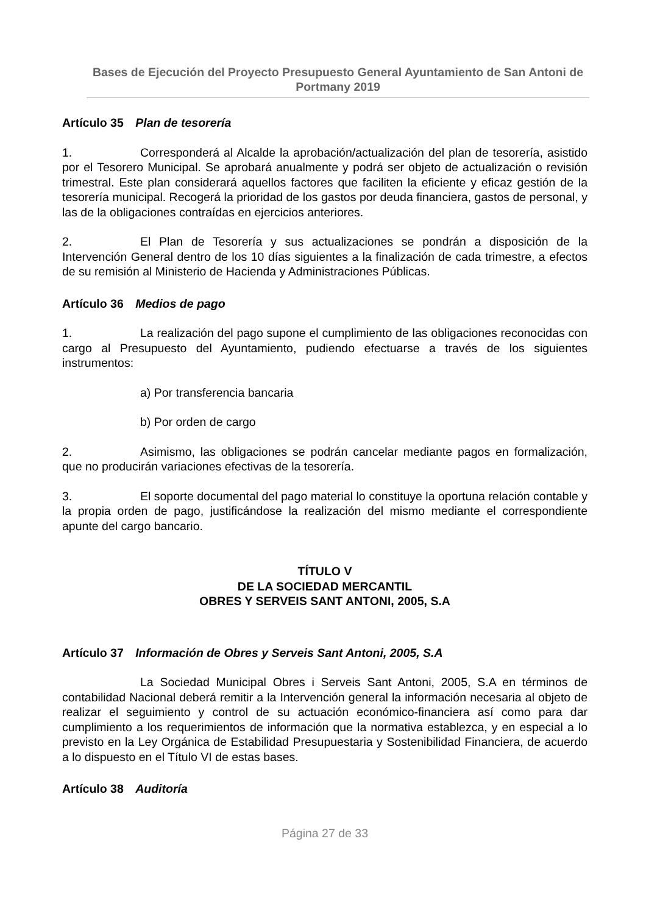Bases de Ejecución del Proyecto Presupuesto General Ayuntamiento de San Antoni de Portmany 2019
Artículo 35 Plan de tesorería
1. Corresponderá al Alcalde la aprobación/actualización del plan de tesorería, asistido por el Tesorero Municipal. Se aprobará anualmente y podrá ser objeto de actualización o revisión trimestral. Este plan considerará aquellos factores que faciliten la eficiente y eficaz gestión de la tesorería municipal. Recogerá la prioridad de los gastos por deuda financiera, gastos de personal, y las de la obligaciones contraídas en ejercicios anteriores.
2. El Plan de Tesorería y sus actualizaciones se pondrán a disposición de la Intervención General dentro de los 10 días siguientes a la finalización de cada trimestre, a efectos de su remisión al Ministerio de Hacienda y Administraciones Públicas.
Artículo 36 Medios de pago
1. La realización del pago supone el cumplimiento de las obligaciones reconocidas con cargo al Presupuesto del Ayuntamiento, pudiendo efectuarse a través de los siguientes instrumentos:
a) Por transferencia bancaria
b) Por orden de cargo
2. Asimismo, las obligaciones se podrán cancelar mediante pagos en formalización, que no producirán variaciones efectivas de la tesorería.
3. El soporte documental del pago material lo constituye la oportuna relación contable y la propia orden de pago, justificándose la realización del mismo mediante el correspondiente apunte del cargo bancario.
TÍTULO V
DE LA SOCIEDAD MERCANTIL
OBRES Y SERVEIS SANT ANTONI, 2005, S.A
Artículo 37 Información de Obres y Serveis Sant Antoni, 2005, S.A
La Sociedad Municipal Obres i Serveis Sant Antoni, 2005, S.A en términos de contabilidad Nacional deberá remitir a la Intervención general la información necesaria al objeto de realizar el seguimiento y control de su actuación económico-financiera así como para dar cumplimiento a los requerimientos de información que la normativa establezca, y en especial a lo previsto en la Ley Orgánica de Estabilidad Presupuestaria y Sostenibilidad Financiera, de acuerdo a lo dispuesto en el Título VI de estas bases.
Artículo 38 Auditoría
Página 27 de 33